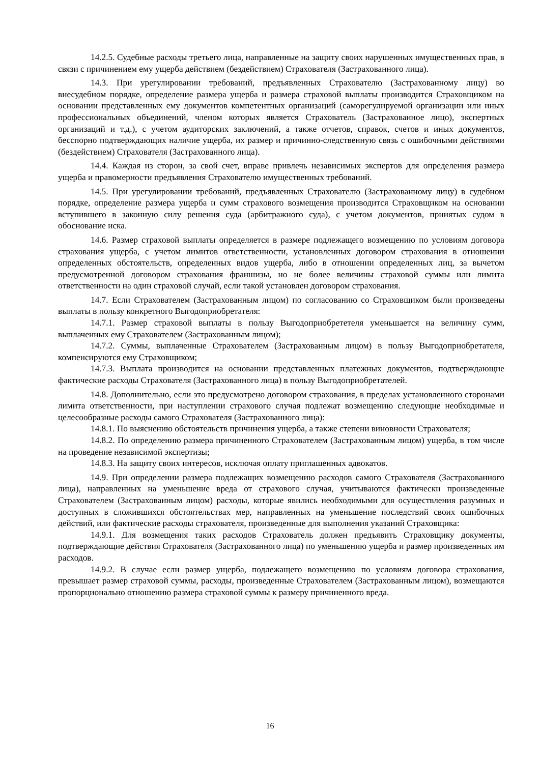14.2.5. Судебные расходы третьего лица, направленные на защиту своих нарушенных имущественных прав, в связи с причинением ему ущерба действием (бездействием) Страхователя (Застрахованного лица).
14.3. При урегулировании требований, предъявленных Страхователю (Застрахованному лицу) во внесудебном порядке, определение размера ущерба и размера страховой выплаты производится Страховщиком на основании представленных ему документов компетентных организаций (саморегулируемой организации или иных профессиональных объединений, членом которых является Страхователь (Застрахованное лицо), экспертных организаций и т.д.), с учетом аудиторских заключений, а также отчетов, справок, счетов и иных документов, бесспорно подтверждающих наличие ущерба, их размер и причинно-следственную связь с ошибочными действиями (бездействием) Страхователя (Застрахованного лица).
14.4. Каждая из сторон, за свой счет, вправе привлечь независимых экспертов для определения размера ущерба и правомерности предъявления Страхователю имущественных требований.
14.5. При урегулировании требований, предъявленных Страхователю (Застрахованному лицу) в судебном порядке, определение размера ущерба и сумм страхового возмещения производится Страховщиком на основании вступившего в законную силу решения суда (арбитражного суда), с учетом документов, принятых судом в обоснование иска.
14.6. Размер страховой выплаты определяется в размере подлежащего возмещению по условиям договора страхования ущерба, с учетом лимитов ответственности, установленных договором страхования в отношении определенных обстоятельств, определенных видов ущерба, либо в отношении определенных лиц, за вычетом предусмотренной договором страхования франшизы, но не более величины страховой суммы или лимита ответственности на один страховой случай, если такой установлен договором страхования.
14.7. Если Страхователем (Застрахованным лицом) по согласованию со Страховщиком были произведены выплаты в пользу конкретного Выгодоприобретателя:
14.7.1. Размер страховой выплаты в пользу Выгодоприобрететеля уменьшается на величину сумм, выплаченных ему Страхователем (Застрахованным лицом);
14.7.2. Суммы, выплаченные Страхователем (Застрахованным лицом) в пользу Выгодоприобретателя, компенсируются ему Страховщиком;
14.7.3. Выплата производится на основании представленных платежных документов, подтверждающие фактические расходы Страхователя (Застрахованного лица) в пользу Выгодоприобретателей.
14.8. Дополнительно, если это предусмотрено договором страхования, в пределах установленного сторонами лимита ответственности, при наступлении страхового случая подлежат возмещению следующие необходимые и целесообразные расходы самого Страхователя (Застрахованного лица):
14.8.1. По выяснению обстоятельств причинения ущерба, а также степени виновности Страхователя;
14.8.2. По определению размера причиненного Страхователем (Застрахованным лицом) ущерба, в том числе на проведение независимой экспертизы;
14.8.3. На защиту своих интересов, исключая оплату приглашенных адвокатов.
14.9. При определении размера подлежащих возмещению расходов самого Страхователя (Застрахованного лица), направленных на уменьшение вреда от страхового случая, учитываются фактически произведенные Страхователем (Застрахованным лицом) расходы, которые явились необходимыми для осуществления разумных и доступных в сложившихся обстоятельствах мер, направленных на уменьшение последствий своих ошибочных действий, или фактические расходы страхователя, произведенные для выполнения указаний Страховщика:
14.9.1. Для возмещения таких расходов Страхователь должен предъявить Страховщику документы, подтверждающие действия Страхователя (Застрахованного лица) по уменьшению ущерба и размер произведенных им расходов.
14.9.2. В случае если размер ущерба, подлежащего возмещению по условиям договора страхования, превышает размер страховой суммы, расходы, произведенные Страхователем (Застрахованным лицом), возмещаются пропорционально отношению размера страховой суммы к размеру причиненного вреда.
16